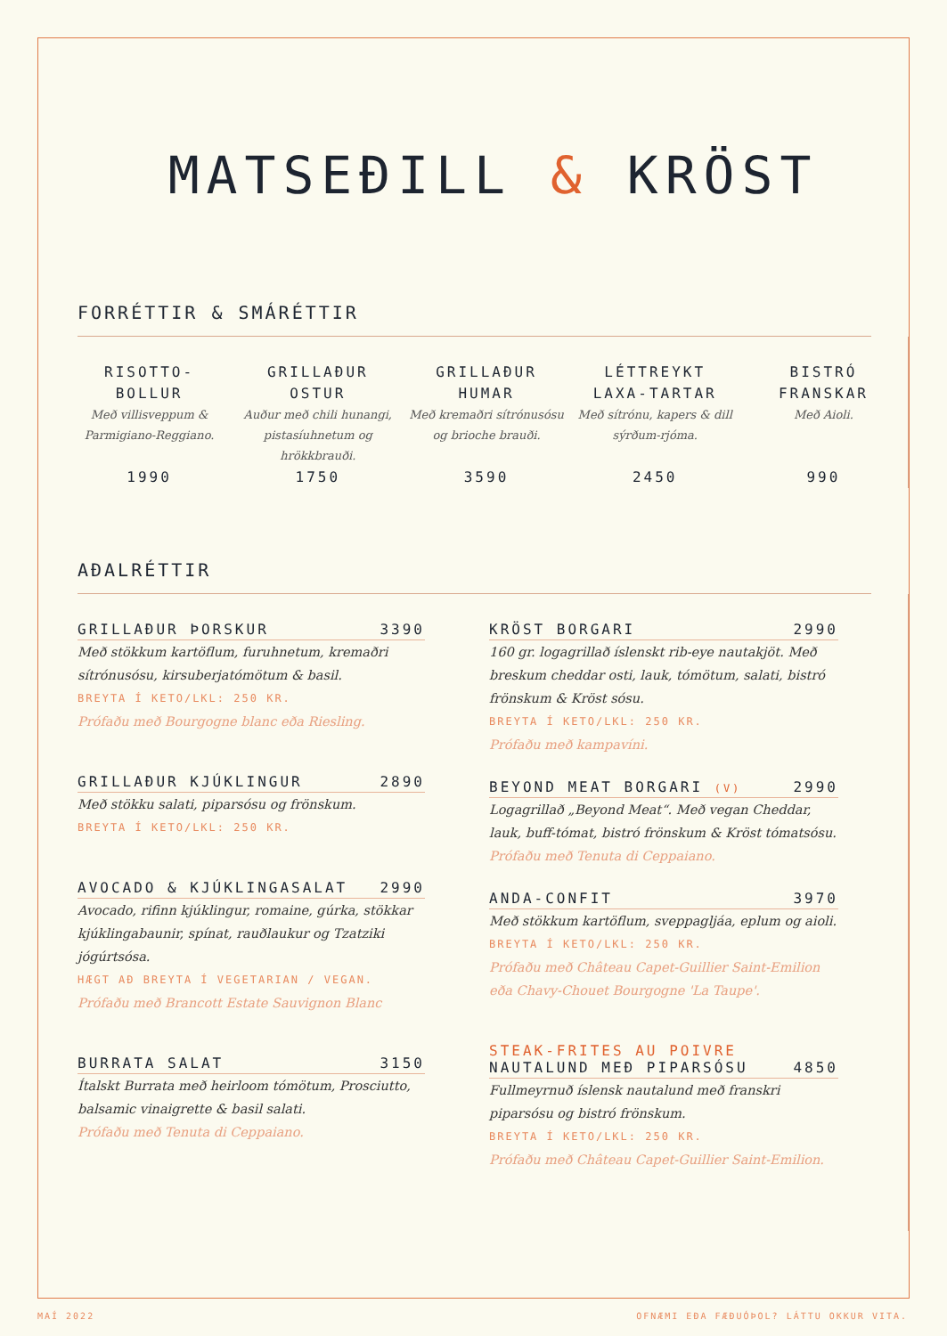MATSEÐILL & KRÖST
FORRÉTTIR & SMÁRÉTTIR
RISOTTO-
BOLLUR
Með villisveppum & Parmigiano-Reggiano.
1990
GRILLAÐUR
OSTUR
Auður með chili hunangi, pistasíuhnetum og hrökkbrauði.
1750
GRILLAÐUR
HUMAR
Með kremaðri sítrónusósu og brioche brauði.
3590
LÉTTREYKT
LAXA-TARTAR
Með sítrónu, kapers & dill sýrðum-rjóma.
2450
BISTRÓ
FRANSKAR
Með Aioli.
990
AÐALRÉTTIR
GRILLAÐUR ÞORSKUR 3390
Með stökkum kartöflum, furuhnetum, kremaðri sítrónusósu, kirsuberjatómötum & basil.
BREYTA Í KETO/LKL: 250 KR.
Prófaðu með Bourgogne blanc eða Riesling.
GRILLAÐUR KJÚKLINGUR 2890
Með stökku salati, piparsósu og frönskum.
BREYTA Í KETO/LKL: 250 KR.
AVOCADO & KJÚKLINGASALAT 2990
Avocado, rifinn kjúklingur, romaine, gúrka, stökkar kjúklingabaunir, spínat, rauðlaukur og Tzatziki jógúrtsósa.
HÆGT AÐ BREYTA Í VEGETARIAN / VEGAN.
Prófaðu með Brancott Estate Sauvignon Blanc
BURRATA SALAT 3150
Ítalskt Burrata með heirloom tómötum, Prosciutto, balsamic vinaigrette & basil salati.
Prófaðu með Tenuta di Ceppaiano.
KRÖST BORGARI 2990
160 gr. logagrillað íslenskt rib-eye nautakjöt. Með breskum cheddar osti, lauk, tómötum, salati, bistró frönskum & Kröst sósu.
BREYTA Í KETO/LKL: 250 KR.
Prófaðu með kampavíni.
BEYOND MEAT BORGARI (V) 2990
Logagrillað „Beyond Meat“. Með vegan Cheddar, lauk, buff-tómat, bistró frönskum & Kröst tómatsósu.
Prófaðu með Tenuta di Ceppaiano.
ANDA-CONFIT 3970
Með stökkum kartöflum, sveppagljáa, eplum og aioli.
BREYTA Í KETO/LKL: 250 KR.
Prófaðu með Château Capet-Guillier Saint-Emilion eða Chavy-Chouet Bourgogne 'La Taupe'.
STEAK-FRITES AU POIVRE
NAUTALUND MEÐ PIPARSÓSU 4850
Fullmeyrnuð íslensk nautalund með franskri piparsósu og bistró frönskum.
BREYTA Í KETO/LKL: 250 KR.
Prófaðu með Château Capet-Guillier Saint-Emilion.
MAÍ 2022 OFNÆMI EÐA FÆÐUÓÞOL? LÁTTU OKKUR VITA.